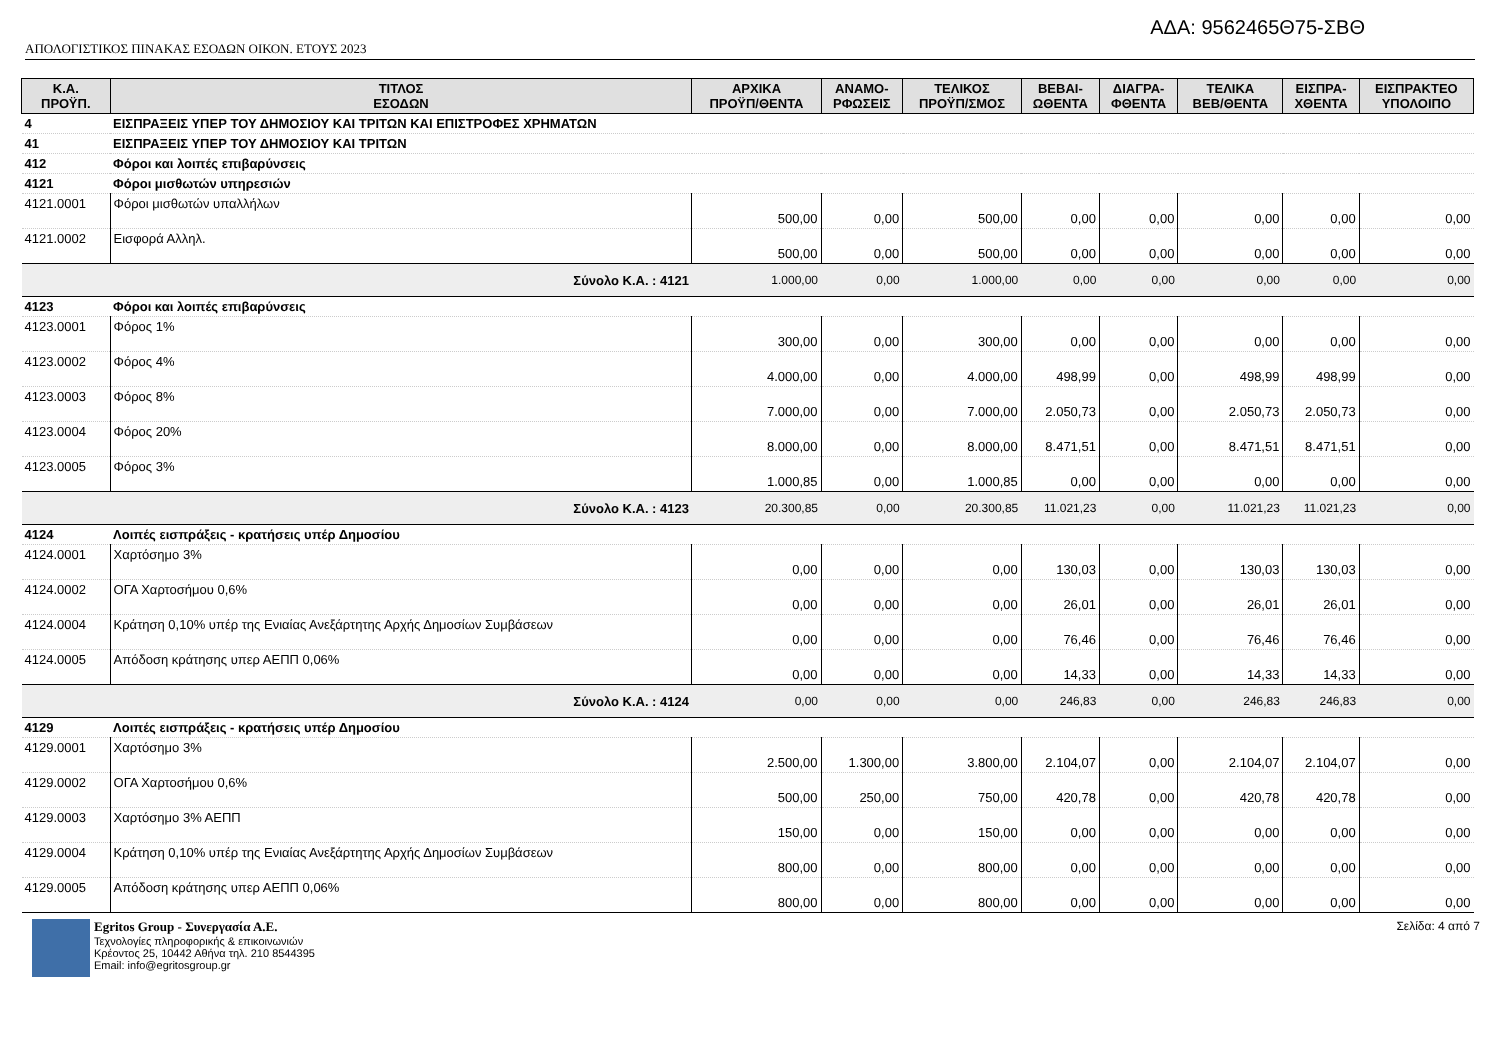ΑΔΑ: 9562465Θ75-ΣΒΘ
ΑΠΟΛΟΓΙΣΤΙΚΟΣ ΠΙΝΑΚΑΣ ΕΣΟΔΩΝ ΟΙΚΟΝ. ΕΤΟΥΣ 2023
| Κ.Α. ΠΡΟΫΠ. | ΤΙΤΛΟΣ ΕΣΟΔΩΝ | ΑΡΧΙΚΑ ΠΡΟΫΠ/ΘΕΝΤΑ | ΑΝΑΜΟ- ΡΦΩΣΕΙΣ | ΤΕΛΙΚΟΣ ΠΡΟΫΠ/ΣΜΟΣ | ΒΕΒΑΙ- ΩΘΕΝΤΑ | ΔΙΑΓΡΑ- ΦΘΕΝΤΑ | ΤΕΛΙΚΑ ΒΕΒ/ΘΕΝΤΑ | ΕΙΣΠΡΑ- ΧΘΕΝΤΑ | ΕΙΣΠΡΑΚΤΕΟ ΥΠΟΛΟΙΠΟ |
| --- | --- | --- | --- | --- | --- | --- | --- | --- | --- |
| 4 | ΕΙΣΠΡΑΞΕΙΣ ΥΠΕΡ ΤΟΥ ΔΗΜΟΣΙΟΥ ΚΑΙ ΤΡΙΤΩΝ ΚΑΙ ΕΠΙΣΤΡΟΦΕΣ ΧΡΗΜΑΤΩΝ | | | | | | | | |
| 41 | ΕΙΣΠΡΑΞΕΙΣ ΥΠΕΡ ΤΟΥ ΔΗΜΟΣΙΟΥ ΚΑΙ ΤΡΙΤΩΝ | | | | | | | | |
| 412 | Φόροι και λοιπές επιβαρύνσεις | | | | | | | | |
| 4121 | Φόροι μισθωτών υπηρεσιών | | | | | | | | |
| 4121.0001 | Φόροι μισθωτών υπαλλήλων | 500,00 | 0,00 | 500,00 | 0,00 | 0,00 | 0,00 | 0,00 | 0,00 |
| 4121.0002 | Εισφορά Αλληλ. | 500,00 | 0,00 | 500,00 | 0,00 | 0,00 | 0,00 | 0,00 | 0,00 |
| Σύνολο Κ.Α. : 4121 | | 1.000,00 | 0,00 | 1.000,00 | 0,00 | 0,00 | 0,00 | 0,00 | 0,00 |
| 4123 | Φόροι και λοιπές επιβαρύνσεις | | | | | | | | |
| 4123.0001 | Φόρος 1% | 300,00 | 0,00 | 300,00 | 0,00 | 0,00 | 0,00 | 0,00 | 0,00 |
| 4123.0002 | Φόρος 4% | 4.000,00 | 0,00 | 4.000,00 | 498,99 | 0,00 | 498,99 | 498,99 | 0,00 |
| 4123.0003 | Φόρος 8% | 7.000,00 | 0,00 | 7.000,00 | 2.050,73 | 0,00 | 2.050,73 | 2.050,73 | 0,00 |
| 4123.0004 | Φόρος 20% | 8.000,00 | 0,00 | 8.000,00 | 8.471,51 | 0,00 | 8.471,51 | 8.471,51 | 0,00 |
| 4123.0005 | Φόρος 3% | 1.000,85 | 0,00 | 1.000,85 | 0,00 | 0,00 | 0,00 | 0,00 | 0,00 |
| Σύνολο Κ.Α. : 4123 | | 20.300,85 | 0,00 | 20.300,85 | 11.021,23 | 0,00 | 11.021,23 | 11.021,23 | 0,00 |
| 4124 | Λοιπές εισπράξεις - κρατήσεις υπέρ Δημοσίου | | | | | | | | |
| 4124.0001 | Χαρτόσημο 3% | 0,00 | 0,00 | 0,00 | 130,03 | 0,00 | 130,03 | 130,03 | 0,00 |
| 4124.0002 | ΟΓΑ Χαρτοσήμου 0,6% | 0,00 | 0,00 | 0,00 | 26,01 | 0,00 | 26,01 | 26,01 | 0,00 |
| 4124.0004 | Κράτηση 0,10% υπέρ της Ενιαίας Ανεξάρτητης Αρχής Δημοσίων Συμβάσεων | 0,00 | 0,00 | 0,00 | 76,46 | 0,00 | 76,46 | 76,46 | 0,00 |
| 4124.0005 | Απόδοση κράτησης υπερ ΑΕΠΠ 0,06% | 0,00 | 0,00 | 0,00 | 14,33 | 0,00 | 14,33 | 14,33 | 0,00 |
| Σύνολο Κ.Α. : 4124 | | 0,00 | 0,00 | 0,00 | 246,83 | 0,00 | 246,83 | 246,83 | 0,00 |
| 4129 | Λοιπές εισπράξεις - κρατήσεις υπέρ Δημοσίου | | | | | | | | |
| 4129.0001 | Χαρτόσημο 3% | 2.500,00 | 1.300,00 | 3.800,00 | 2.104,07 | 0,00 | 2.104,07 | 2.104,07 | 0,00 |
| 4129.0002 | ΟΓΑ Χαρτοσήμου 0,6% | 500,00 | 250,00 | 750,00 | 420,78 | 0,00 | 420,78 | 420,78 | 0,00 |
| 4129.0003 | Χαρτόσημο 3% ΑΕΠΠ | 150,00 | 0,00 | 150,00 | 0,00 | 0,00 | 0,00 | 0,00 | 0,00 |
| 4129.0004 | Κράτηση 0,10% υπέρ της Ενιαίας Ανεξάρτητης Αρχής Δημοσίων Συμβάσεων | 800,00 | 0,00 | 800,00 | 0,00 | 0,00 | 0,00 | 0,00 | 0,00 |
| 4129.0005 | Απόδοση κράτησης υπερ ΑΕΠΠ 0,06% | 800,00 | 0,00 | 800,00 | 0,00 | 0,00 | 0,00 | 0,00 | 0,00 |
Egritos Group - Συνεργασία Α.Ε.
Τεχνολογίες πληροφορικής & επικοινωνιών
Κρέοντος 25, 10442 Αθήνα τηλ. 210 8544395
Email: info@egritosgroup.gr
Σελίδα: 4 από 7